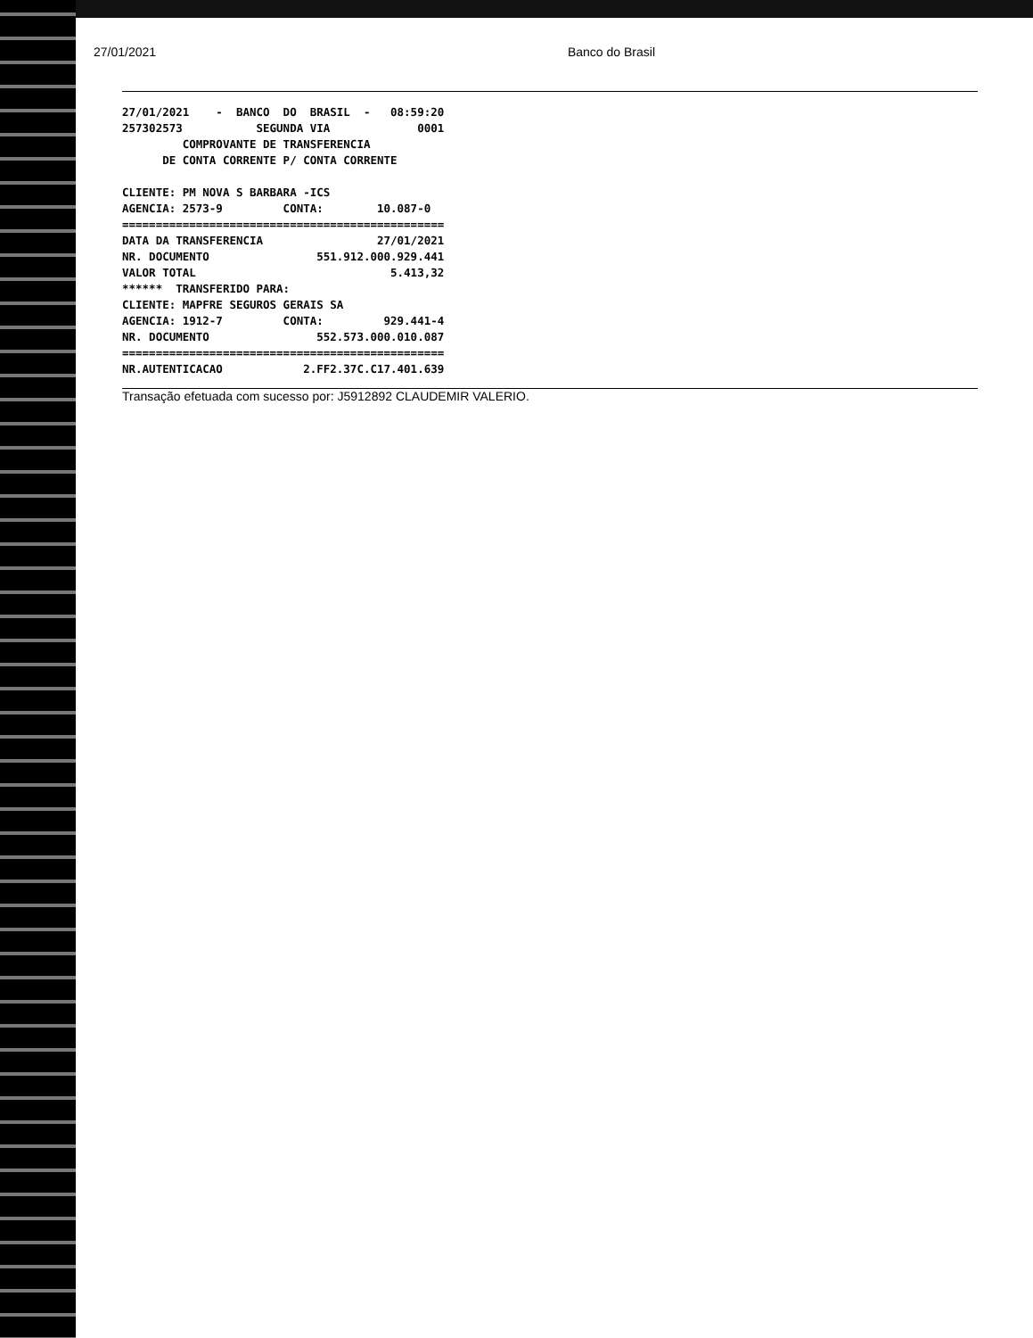27/01/2021 Banco do Brasil
27/01/2021    -  BANCO  DO  BRASIL  -   08:59:20
257302573           SEGUNDA VIA             0001
         COMPROVANTE DE TRANSFERENCIA
      DE CONTA CORRENTE P/ CONTA CORRENTE

CLIENTE: PM NOVA S BARBARA -ICS
AGENCIA: 2573-9         CONTA:        10.087-0
================================================
DATA DA TRANSFERENCIA                 27/01/2021
NR. DOCUMENTO                551.912.000.929.441
VALOR TOTAL                             5.413,32
******  TRANSFERIDO PARA:
CLIENTE: MAPFRE SEGUROS GERAIS SA
AGENCIA: 1912-7         CONTA:         929.441-4
NR. DOCUMENTO                552.573.000.010.087
================================================
NR.AUTENTICACAO            2.FF2.37C.C17.401.639
Transação efetuada com sucesso por: J5912892 CLAUDEMIR VALERIO.